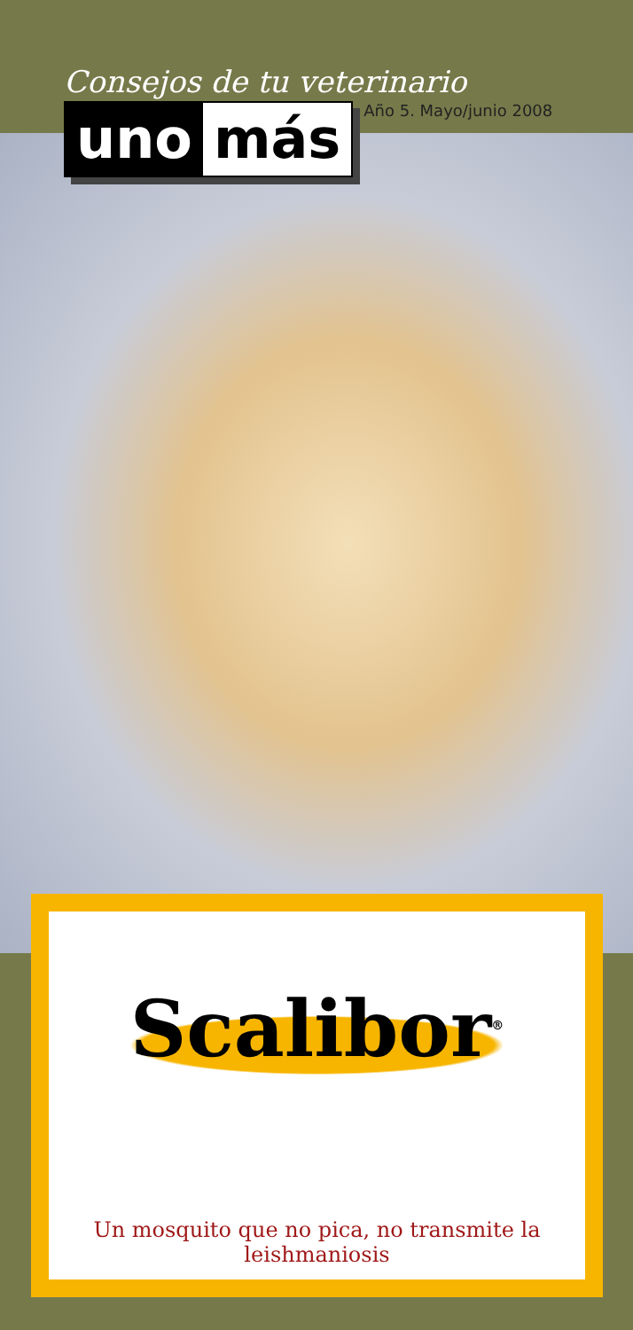Consejos de tu veterinario
uno más
Año 5. Mayo/junio 2008
Scalibor<sup>®</sup>
Un mosquito que no pica, no transmite la leishmaniosis